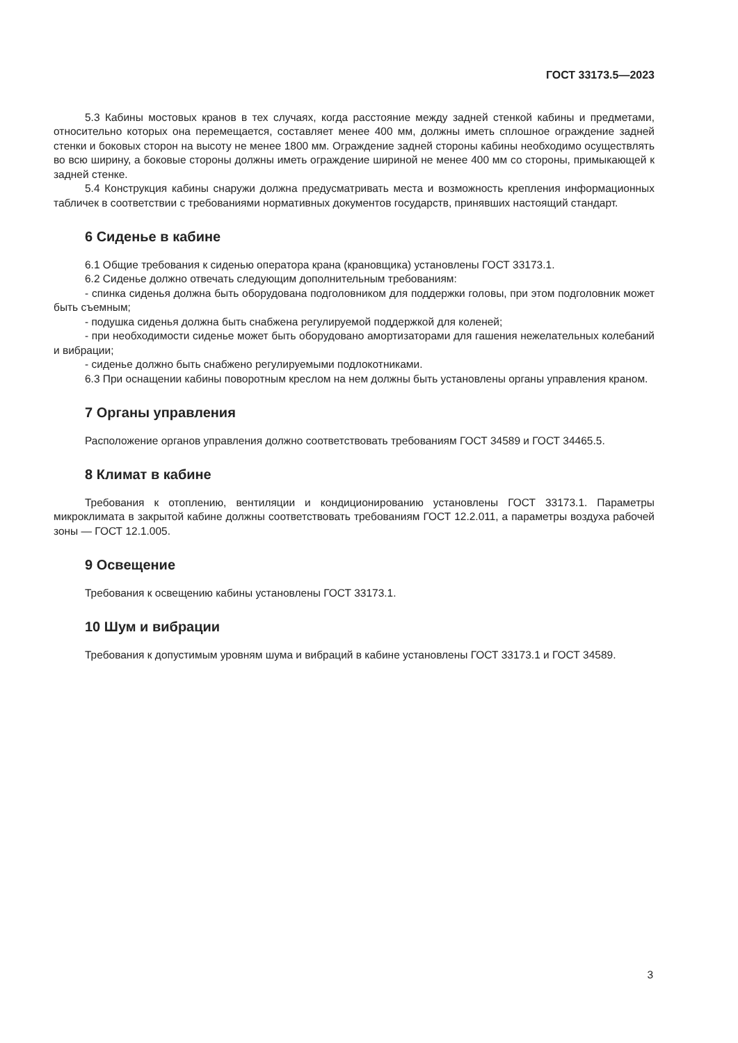ГОСТ 33173.5—2023
5.3 Кабины мостовых кранов в тех случаях, когда расстояние между задней стенкой кабины и предметами, относительно которых она перемещается, составляет менее 400 мм, должны иметь сплошное ограждение задней стенки и боковых сторон на высоту не менее 1800 мм. Ограждение задней стороны кабины необходимо осуществлять во всю ширину, а боковые стороны должны иметь ограждение шириной не менее 400 мм со стороны, примыкающей к задней стенке.
5.4 Конструкция кабины снаружи должна предусматривать места и возможность крепления информационных табличек в соответствии с требованиями нормативных документов государств, принявших настоящий стандарт.
6 Сиденье в кабине
6.1 Общие требования к сиденью оператора крана (крановщика) установлены ГОСТ 33173.1.
6.2 Сиденье должно отвечать следующим дополнительным требованиям:
- спинка сиденья должна быть оборудована подголовником для поддержки головы, при этом подголовник может быть съемным;
- подушка сиденья должна быть снабжена регулируемой поддержкой для коленей;
- при необходимости сиденье может быть оборудовано амортизаторами для гашения нежелательных колебаний и вибрации;
- сиденье должно быть снабжено регулируемыми подлокотниками.
6.3 При оснащении кабины поворотным креслом на нем должны быть установлены органы управления краном.
7 Органы управления
Расположение органов управления должно соответствовать требованиям ГОСТ 34589 и ГОСТ 34465.5.
8 Климат в кабине
Требования к отоплению, вентиляции и кондиционированию установлены ГОСТ 33173.1. Параметры микроклимата в закрытой кабине должны соответствовать требованиям ГОСТ 12.2.011, а параметры воздуха рабочей зоны — ГОСТ 12.1.005.
9 Освещение
Требования к освещению кабины установлены ГОСТ 33173.1.
10 Шум и вибрации
Требования к допустимым уровням шума и вибраций в кабине установлены ГОСТ 33173.1 и ГОСТ 34589.
3